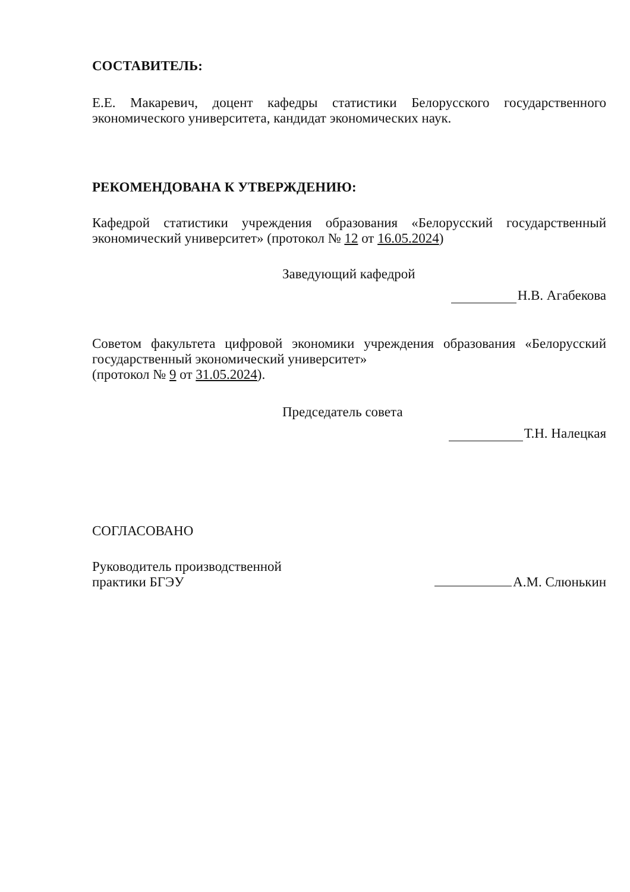СОСТАВИТЕЛЬ:
Е.Е. Макаревич, доцент кафедры статистики Белорусского государственного экономического университета, кандидат экономических наук.
РЕКОМЕНДОВАНА К УТВЕРЖДЕНИЮ:
Кафедрой статистики учреждения образования «Белорусский государственный экономический университет» (протокол № 12 от 16.05.2024)
Заведующий кафедрой
Н.В. Агабекова
Советом факультета цифровой экономики учреждения образования «Белорусский государственный экономический университет»
(протокол № 9 от 31.05.2024).
Председатель совета
Т.Н. Налецкая
СОГЛАСОВАНО
Руководитель производственной
практики БГЭУ
А.М. Слюнькин